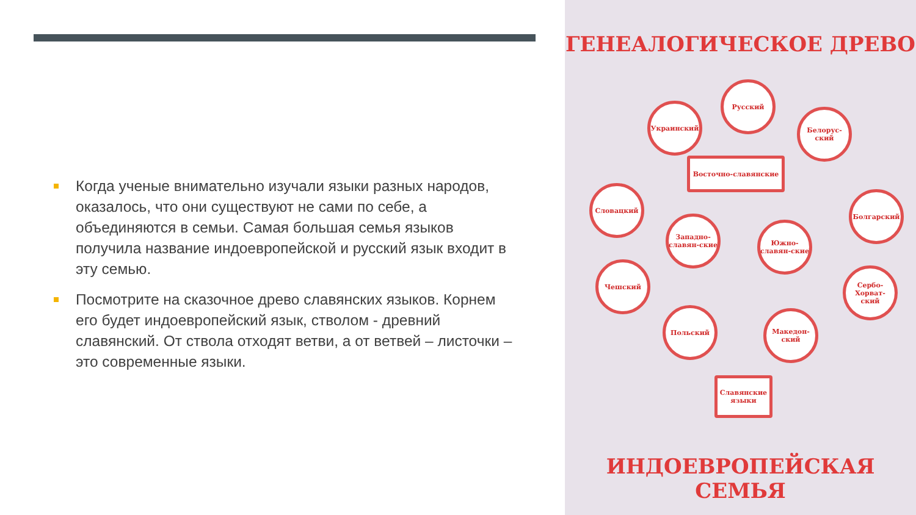Когда ученые внимательно изучали языки разных народов, оказалось, что они существуют не сами по себе, а объединяются в семьи. Самая большая семья языков получила название индоевропейской и русский язык входит в эту семью.
Посмотрите на сказочное древо славянских языков. Корнем его будет индоевропейский язык, стволом - древний славянский. От ствола отходят ветви, а от ветвей – листочки – это современные языки.
ГЕНЕАЛОГИЧЕСКОЕ ДРЕВО
Русский
Украинский
Белорус-ский
Восточно-славянские
Словацкий
Болгарский
Западно-славян-ские
Южно-славян-ские
Чешский
Сербо-Хорват-ский
Польский Македон-ский
Славянские языки
ИНДОЕВРОПЕЙСКАЯ СЕМЬЯ